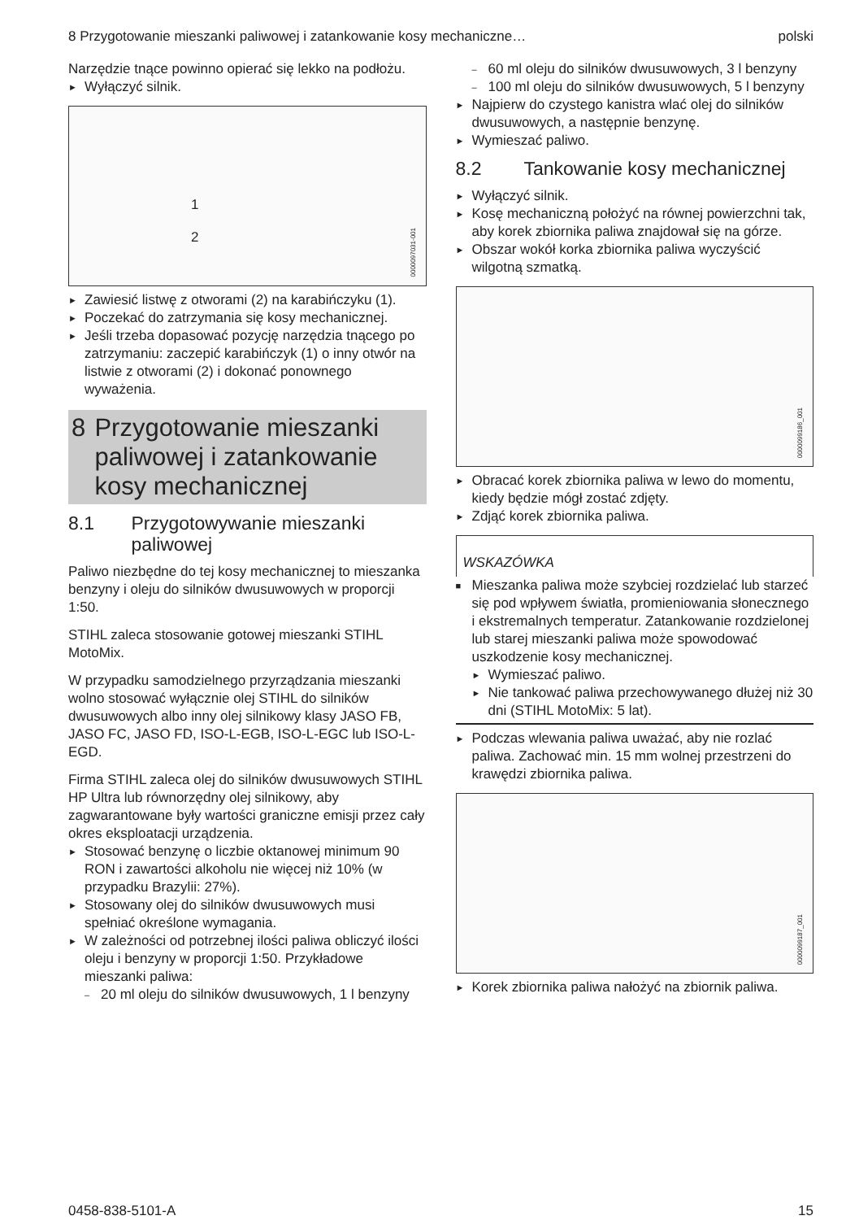8 Przygotowanie mieszanki paliwowej i zatankowanie kosy mechaniczne… polski
Narzędzie tnące powinno opierać się lekko na podłożu.
► Wyłączyć silnik.
0000097031-001
1
2
► Zawiesić listwę z otworami (2) na karabińczyku (1).
► Poczekać do zatrzymania się kosy mechanicznej.
► Jeśli trzeba dopasować pozycję narzędzia tnącego po zatrzymaniu: zaczepić karabińczyk (1) o inny otwór na listwie z otworami (2) i dokonać ponownego wyważenia.
8 Przygotowanie mieszanki paliwowej i zatankowanie kosy mechanicznej
8.1 Przygotowywanie mieszanki paliwowej
Paliwo niezbędne do tej kosy mechanicznej to mieszanka benzyny i oleju do silników dwusuwowych w proporcji 1:50.
STIHL zaleca stosowanie gotowej mieszanki STIHL MotoMix.
W przypadku samodzielnego przyrządzania mieszanki wolno stosować wyłącznie olej STIHL do silników dwusuwowych albo inny olej silnikowy klasy JASO FB, JASO FC, JASO FD, ISO-L-EGB, ISO-L-EGC lub ISO-L-EGD.
Firma STIHL zaleca olej do silników dwusuwowych STIHL HP Ultra lub równorzędny olej silnikowy, aby zagwarantowane były wartości graniczne emisji przez cały okres eksploatacji urządzenia.
► Stosować benzynę o liczbie oktanowej minimum 90 RON i zawartości alkoholu nie więcej niż 10% (w przypadku Brazylii: 27%).
► Stosowany olej do silników dwusuwowych musi spełniać określone wymagania.
► W zależności od potrzebnej ilości paliwa obliczyć ilości oleju i benzyny w proporcji 1:50. Przykładowe mieszanki paliwa:
– 20 ml oleju do silników dwusuwowych, 1 l benzyny
– 60 ml oleju do silników dwusuwowych, 3 l benzyny
– 100 ml oleju do silników dwusuwowych, 5 l benzyny
► Najpierw do czystego kanistra wlać olej do silników dwusuwowych, a następnie benzynę.
► Wymieszać paliwo.
8.2 Tankowanie kosy mechanicznej
► Wyłączyć silnik.
► Kosę mechaniczną położyć na równej powierzchni tak, aby korek zbiornika paliwa znajdował się na górze.
► Obszar wokół korka zbiornika paliwa wyczyścić wilgotną szmatką.
0000099186_001
► Obracać korek zbiornika paliwa w lewo do momentu, kiedy będzie mógł zostać zdjęty.
► Zdjąć korek zbiornika paliwa.
WSKAZÓWKA
■ Mieszanka paliwa może szybciej rozdzielać lub starzeć się pod wpływem światła, promieniowania słonecznego i ekstremalnych temperatur. Zatankowanie rozdzielonej lub starej mieszanki paliwa może spowodować uszkodzenie kosy mechanicznej.
► Wymieszać paliwo.
► Nie tankować paliwa przechowywanego dłużej niż 30 dni (STIHL MotoMix: 5 lat).
► Podczas wlewania paliwa uważać, aby nie rozlać paliwa. Zachować min. 15 mm wolnej przestrzeni do krawędzi zbiornika paliwa.
0000099187_001
► Korek zbiornika paliwa nałożyć na zbiornik paliwa.
0458-838-5101-A 15